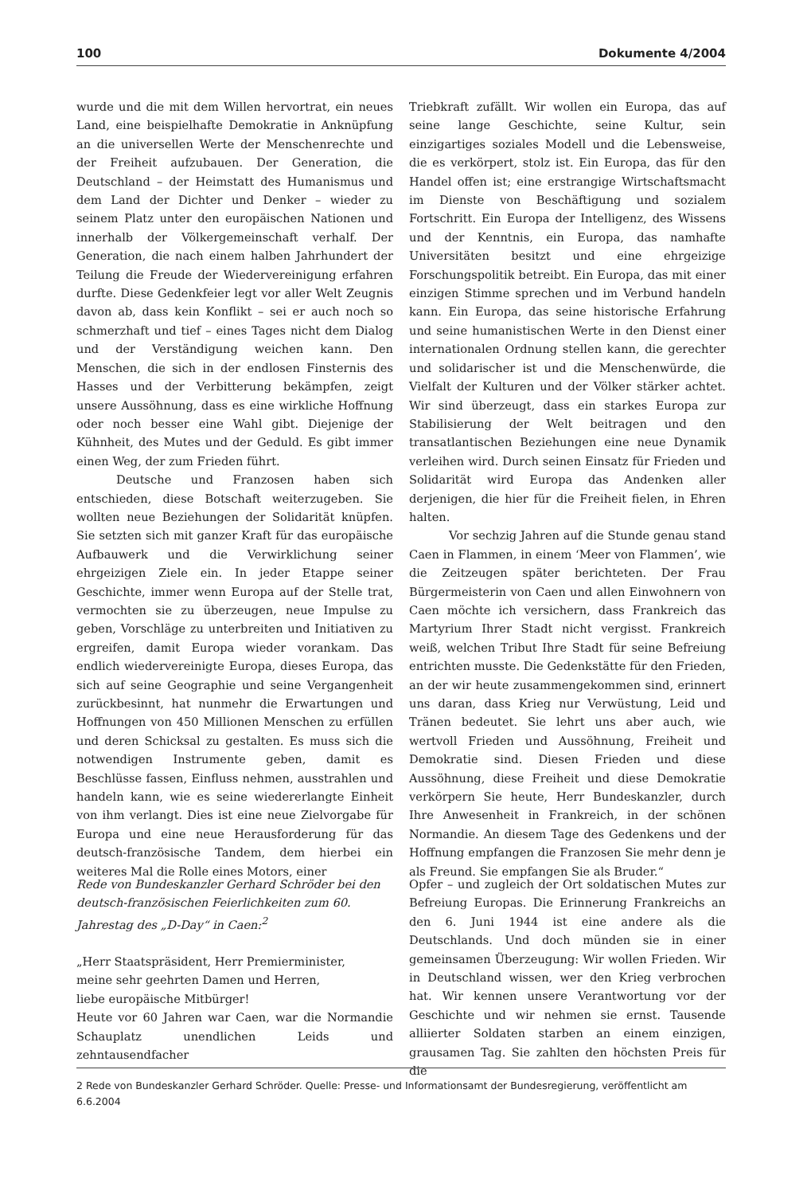100 Dokumente 4/2004
wurde und die mit dem Willen hervortrat, ein neues Land, eine beispielhafte Demokratie in Anknüpfung an die universellen Werte der Menschenrechte und der Freiheit aufzubauen. Der Generation, die Deutschland – der Heimstatt des Humanismus und dem Land der Dichter und Denker – wieder zu seinem Platz unter den europäischen Nationen und innerhalb der Völkergemeinschaft verhalf. Der Generation, die nach einem halben Jahrhundert der Teilung die Freude der Wiedervereinigung erfahren durfte. Diese Gedenkfeier legt vor aller Welt Zeugnis davon ab, dass kein Konflikt – sei er auch noch so schmerzhaft und tief – eines Tages nicht dem Dialog und der Verständigung weichen kann. Den Menschen, die sich in der endlosen Finsternis des Hasses und der Verbitterung bekämpfen, zeigt unsere Aussöhnung, dass es eine wirkliche Hoffnung oder noch besser eine Wahl gibt. Diejenige der Kühnheit, des Mutes und der Geduld. Es gibt immer einen Weg, der zum Frieden führt.
Deutsche und Franzosen haben sich entschieden, diese Botschaft weiterzugeben. Sie wollten neue Beziehungen der Solidarität knüpfen. Sie setzten sich mit ganzer Kraft für das europäische Aufbauwerk und die Verwirklichung seiner ehrgeizigen Ziele ein. In jeder Etappe seiner Geschichte, immer wenn Europa auf der Stelle trat, vermochten sie zu überzeugen, neue Impulse zu geben, Vorschläge zu unterbreiten und Initiativen zu ergreifen, damit Europa wieder vorankam. Das endlich wiedervereinigte Europa, dieses Europa, das sich auf seine Geographie und seine Vergangenheit zurückbesinnt, hat nunmehr die Erwartungen und Hoffnungen von 450 Millionen Menschen zu erfüllen und deren Schicksal zu gestalten. Es muss sich die notwendigen Instrumente geben, damit es Beschlüsse fassen, Einfluss nehmen, ausstrahlen und handeln kann, wie es seine wiedererlangte Einheit von ihm verlangt. Dies ist eine neue Zielvorgabe für Europa und eine neue Herausforderung für das deutsch-französische Tandem, dem hierbei ein weiteres Mal die Rolle eines Motors, einer
Triebkraft zufällt. Wir wollen ein Europa, das auf seine lange Geschichte, seine Kultur, sein einzigartiges soziales Modell und die Lebensweise, die es verkörpert, stolz ist. Ein Europa, das für den Handel offen ist; eine erstrangige Wirtschaftsmacht im Dienste von Beschäftigung und sozialem Fortschritt. Ein Europa der Intelligenz, des Wissens und der Kenntnis, ein Europa, das namhafte Universitäten besitzt und eine ehrgeizige Forschungspolitik betreibt. Ein Europa, das mit einer einzigen Stimme sprechen und im Verbund handeln kann. Ein Europa, das seine historische Erfahrung und seine humanistischen Werte in den Dienst einer internationalen Ordnung stellen kann, die gerechter und solidarischer ist und die Menschenwürde, die Vielfalt der Kulturen und der Völker stärker achtet. Wir sind überzeugt, dass ein starkes Europa zur Stabilisierung der Welt beitragen und den transatlantischen Beziehungen eine neue Dynamik verleihen wird. Durch seinen Einsatz für Frieden und Solidarität wird Europa das Andenken aller derjenigen, die hier für die Freiheit fielen, in Ehren halten.
Vor sechzig Jahren auf die Stunde genau stand Caen in Flammen, in einem ‘Meer von Flammen’, wie die Zeitzeugen später berichteten. Der Frau Bürgermeisterin von Caen und allen Einwohnern von Caen möchte ich versichern, dass Frankreich das Martyrium Ihrer Stadt nicht vergisst. Frankreich weiß, welchen Tribut Ihre Stadt für seine Befreiung entrichten musste. Die Gedenkstätte für den Frieden, an der wir heute zusammengekommen sind, erinnert uns daran, dass Krieg nur Verwüstung, Leid und Tränen bedeutet. Sie lehrt uns aber auch, wie wertvoll Frieden und Aussöhnung, Freiheit und Demokratie sind. Diesen Frieden und diese Aussöhnung, diese Freiheit und diese Demokratie verkörpern Sie heute, Herr Bundeskanzler, durch Ihre Anwesenheit in Frankreich, in der schönen Normandie. An diesem Tage des Gedenkens und der Hoffnung empfangen die Franzosen Sie mehr denn je als Freund. Sie empfangen Sie als Bruder.“
Rede von Bundeskanzler Gerhard Schröder bei den deutsch-französischen Feierlichkeiten zum 60. Jahrestag des „D-Day“ in Caen:<sup>2</sup>
„Herr Staatspräsident, Herr Premierminister,
meine sehr geehrten Damen und Herren,
liebe europäische Mitbürger!
Heute vor 60 Jahren war Caen, war die Normandie Schauplatz unendlichen Leids und zehntausendfacher
Opfer – und zugleich der Ort soldatischen Mutes zur Befreiung Europas. Die Erinnerung Frankreichs an den 6. Juni 1944 ist eine andere als die Deutschlands. Und doch münden sie in einer gemeinsamen Überzeugung: Wir wollen Frieden. Wir in Deutschland wissen, wer den Krieg verbrochen hat. Wir kennen unsere Verantwortung vor der Geschichte und wir nehmen sie ernst. Tausende alliierter Soldaten starben an einem einzigen, grausamen Tag. Sie zahlten den höchsten Preis für die
2 Rede von Bundeskanzler Gerhard Schröder. Quelle: Presse- und Informationsamt der Bundesregierung, veröffentlicht am 6.6.2004